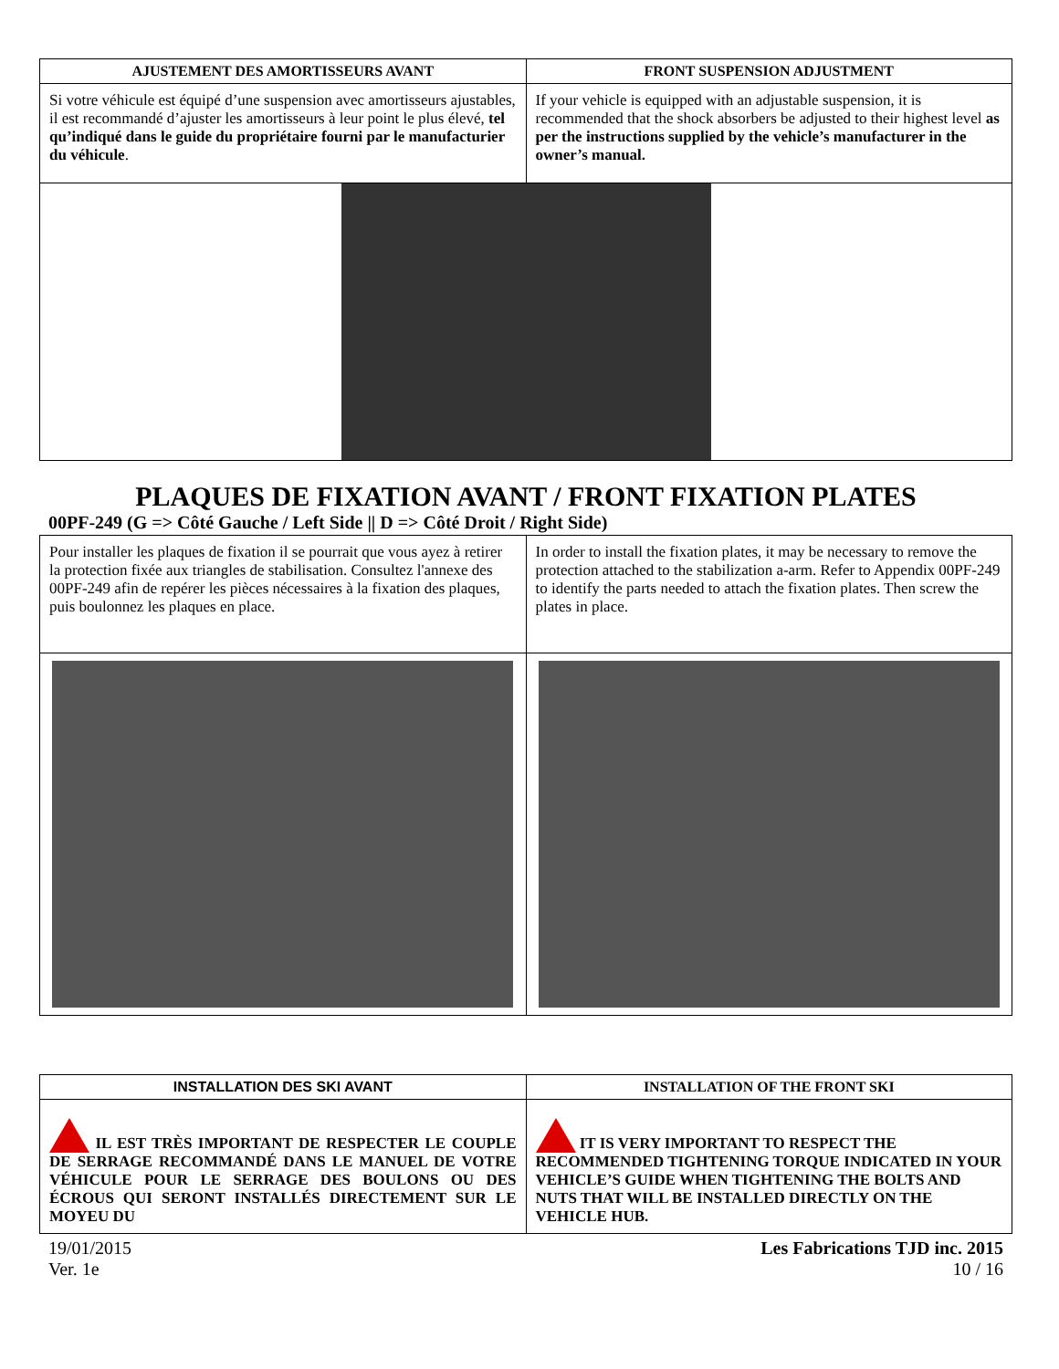| AJUSTEMENT DES AMORTISSEURS AVANT | FRONT SUSPENSION ADJUSTMENT |
| --- | --- |
| Si votre véhicule est équipé d’une suspension avec amortisseurs ajustables, il est recommandé d’ajuster les amortisseurs à leur point le plus élevé, tel qu’indiqué dans le guide du propriétaire fourni par le manufacturier du véhicule . | If your vehicle is equipped with an adjustable suspension, it is recommended that the shock absorbers be adjusted to their highest level as per the instructions supplied by the vehicle’s manufacturer in the owner’s manual. |
PLAQUES DE FIXATION AVANT / FRONT FIXATION PLATES
00PF-249 (G => Côté Gauche / Left Side || D => Côté Droit / Right Side)
| Pour installer les plaques de fixation il se pourrait que vous ayez à retirer la protection fixée aux triangles de stabilisation. Consultez l'annexe des 00PF-249 afin de repérer les pièces nécessaires à la fixation des plaques, puis boulonnez les plaques en place. | In order to install the fixation plates, it may be necessary to remove the protection attached to the stabilization a-arm. Refer to Appendix 00PF-249 to identify the parts needed to attach the fixation plates. Then screw the plates in place. |
| INSTALLATION DES SKI AVANT | INSTALLATION OF THE FRONT SKI |
| --- | --- |
| IL EST TRÈS IMPORTANT DE RESPECTER LE COUPLE DE SERRAGE RECOMMANDÉ DANS LE MANUEL DE VOTRE VÉHICULE POUR LE SERRAGE DES BOULONS OU DES ÉCROUS QUI SERONT INSTALLÉS DIRECTEMENT SUR LE MOYEU DU | IT IS VERY IMPORTANT TO RESPECT THE RECOMMENDED TIGHTENING TORQUE INDICATED IN YOUR VEHICLE’S GUIDE WHEN TIGHTENING THE BOLTS AND NUTS THAT WILL BE INSTALLED DIRECTLY ON THE VEHICLE HUB. |
19/01/2015
Ver. 1e
Les Fabrications TJD inc. 2015
10 / 16